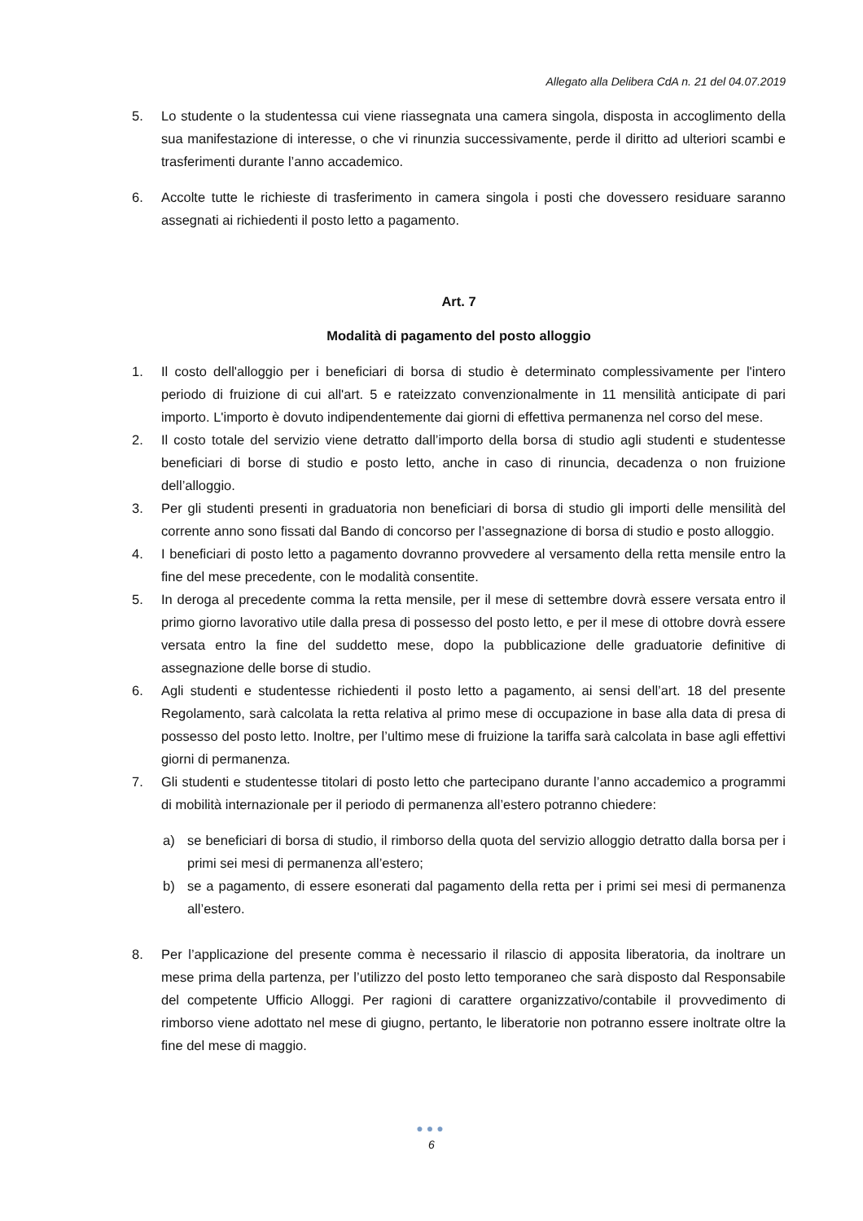Allegato alla Delibera CdA n. 21 del 04.07.2019
5. Lo studente o la studentessa cui viene riassegnata una camera singola, disposta in accoglimento della sua manifestazione di interesse, o che vi rinunzia successivamente, perde il diritto ad ulteriori scambi e trasferimenti durante l’anno accademico.
6. Accolte tutte le richieste di trasferimento in camera singola i posti che dovessero residuare saranno assegnati ai richiedenti il posto letto a pagamento.
Art. 7
Modalità di pagamento del posto alloggio
1. Il costo dell'alloggio per i beneficiari di borsa di studio è determinato complessivamente per l'intero periodo di fruizione di cui all'art. 5 e rateizzato convenzionalmente in 11 mensilità anticipate di pari importo. L'importo è dovuto indipendentemente dai giorni di effettiva permanenza nel corso del mese.
2. Il costo totale del servizio viene detratto dall’importo della borsa di studio agli studenti e studentesse beneficiari di borse di studio e posto letto, anche in caso di rinuncia, decadenza o non fruizione dell’alloggio.
3. Per gli studenti presenti in graduatoria non beneficiari di borsa di studio gli importi delle mensilità del corrente anno sono fissati dal Bando di concorso per l’assegnazione di borsa di studio e posto alloggio.
4. I beneficiari di posto letto a pagamento dovranno provvedere al versamento della retta mensile entro la fine del mese precedente, con le modalità consentite.
5. In deroga al precedente comma la retta mensile, per il mese di settembre dovrà essere versata entro il primo giorno lavorativo utile dalla presa di possesso del posto letto, e per il mese di ottobre dovrà essere versata entro la fine del suddetto mese, dopo la pubblicazione delle graduatorie definitive di assegnazione delle borse di studio.
6. Agli studenti e studentesse richiedenti il posto letto a pagamento, ai sensi dell’art. 18 del presente Regolamento, sarà calcolata la retta relativa al primo mese di occupazione in base alla data di presa di possesso del posto letto. Inoltre, per l’ultimo mese di fruizione la tariffa sarà calcolata in base agli effettivi giorni di permanenza.
7. Gli studenti e studentesse titolari di posto letto che partecipano durante l’anno accademico a programmi di mobilità internazionale per il periodo di permanenza all’estero potranno chiedere:
a) se beneficiari di borsa di studio, il rimborso della quota del servizio alloggio detratto dalla borsa per i primi sei mesi di permanenza all’estero;
b) se a pagamento, di essere esonerati dal pagamento della retta per i primi sei mesi di permanenza all’estero.
8. Per l’applicazione del presente comma è necessario il rilascio di apposita liberatoria, da inoltrare un mese prima della partenza, per l’utilizzo del posto letto temporaneo che sarà disposto dal Responsabile del competente Ufficio Alloggi. Per ragioni di carattere organizzativo/contabile il provvedimento di rimborso viene adottato nel mese di giugno, pertanto, le liberatorie non potranno essere inoltrate oltre la fine del mese di maggio.
●●●
6